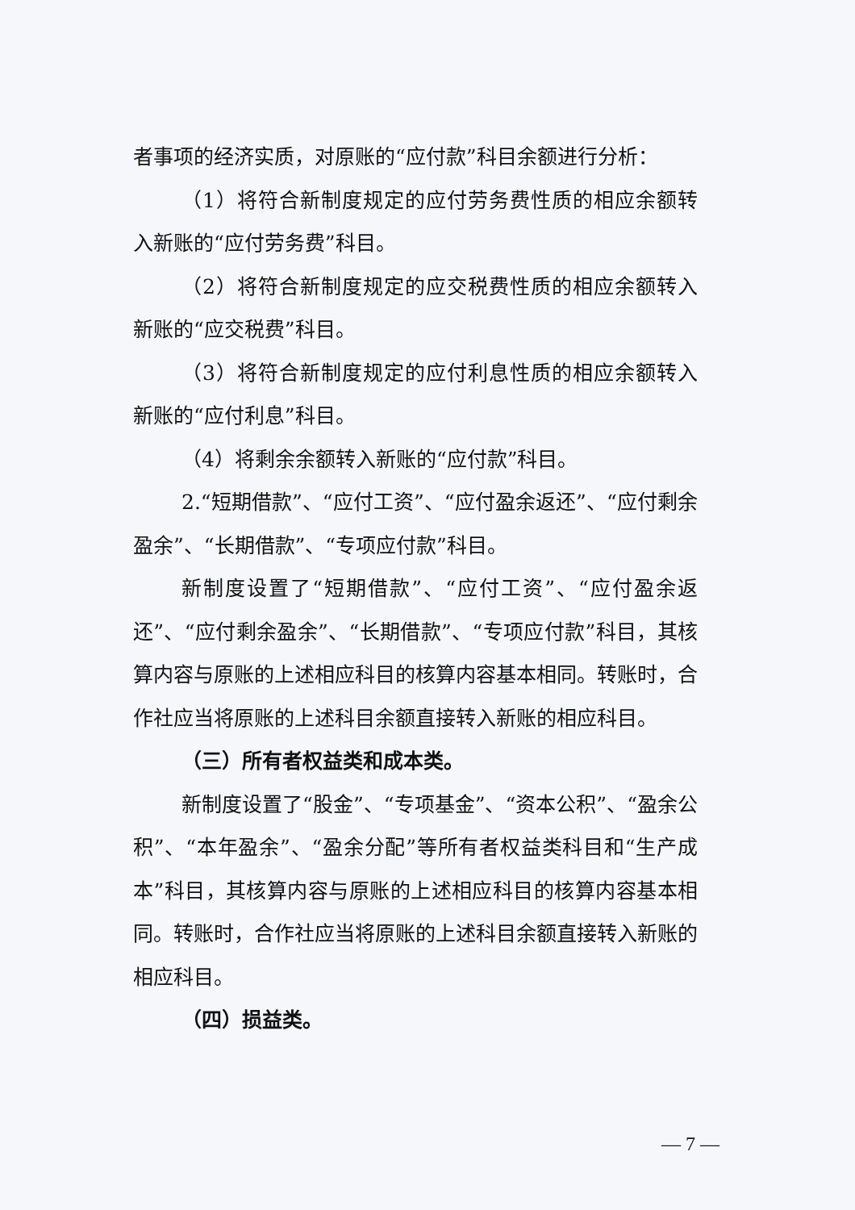者事项的经济实质，对原账的“应付款”科目余额进行分析：
（1）将符合新制度规定的应付劳务费性质的相应余额转入新账的“应付劳务费”科目。
（2）将符合新制度规定的应交税费性质的相应余额转入新账的“应交税费”科目。
（3）将符合新制度规定的应付利息性质的相应余额转入新账的“应付利息”科目。
（4）将剩余余额转入新账的“应付款”科目。
2.“短期借款”、“应付工资”、“应付盈余返还”、“应付剩余盈余”、“长期借款”、“专项应付款”科目。
新制度设置了“短期借款”、“应付工资”、“应付盈余返还”、“应付剩余盈余”、“长期借款”、“专项应付款”科目，其核算内容与原账的上述相应科目的核算内容基本相同。转账时，合作社应当将原账的上述科目余额直接转入新账的相应科目。
（三）所有者权益类和成本类。
新制度设置了“股金”、“专项基金”、“资本公积”、“盈余公积”、“本年盈余”、“盈余分配”等所有者权益类科目和“生产成本”科目，其核算内容与原账的上述相应科目的核算内容基本相同。转账时，合作社应当将原账的上述科目余额直接转入新账的相应科目。
（四）损益类。
— 7 —